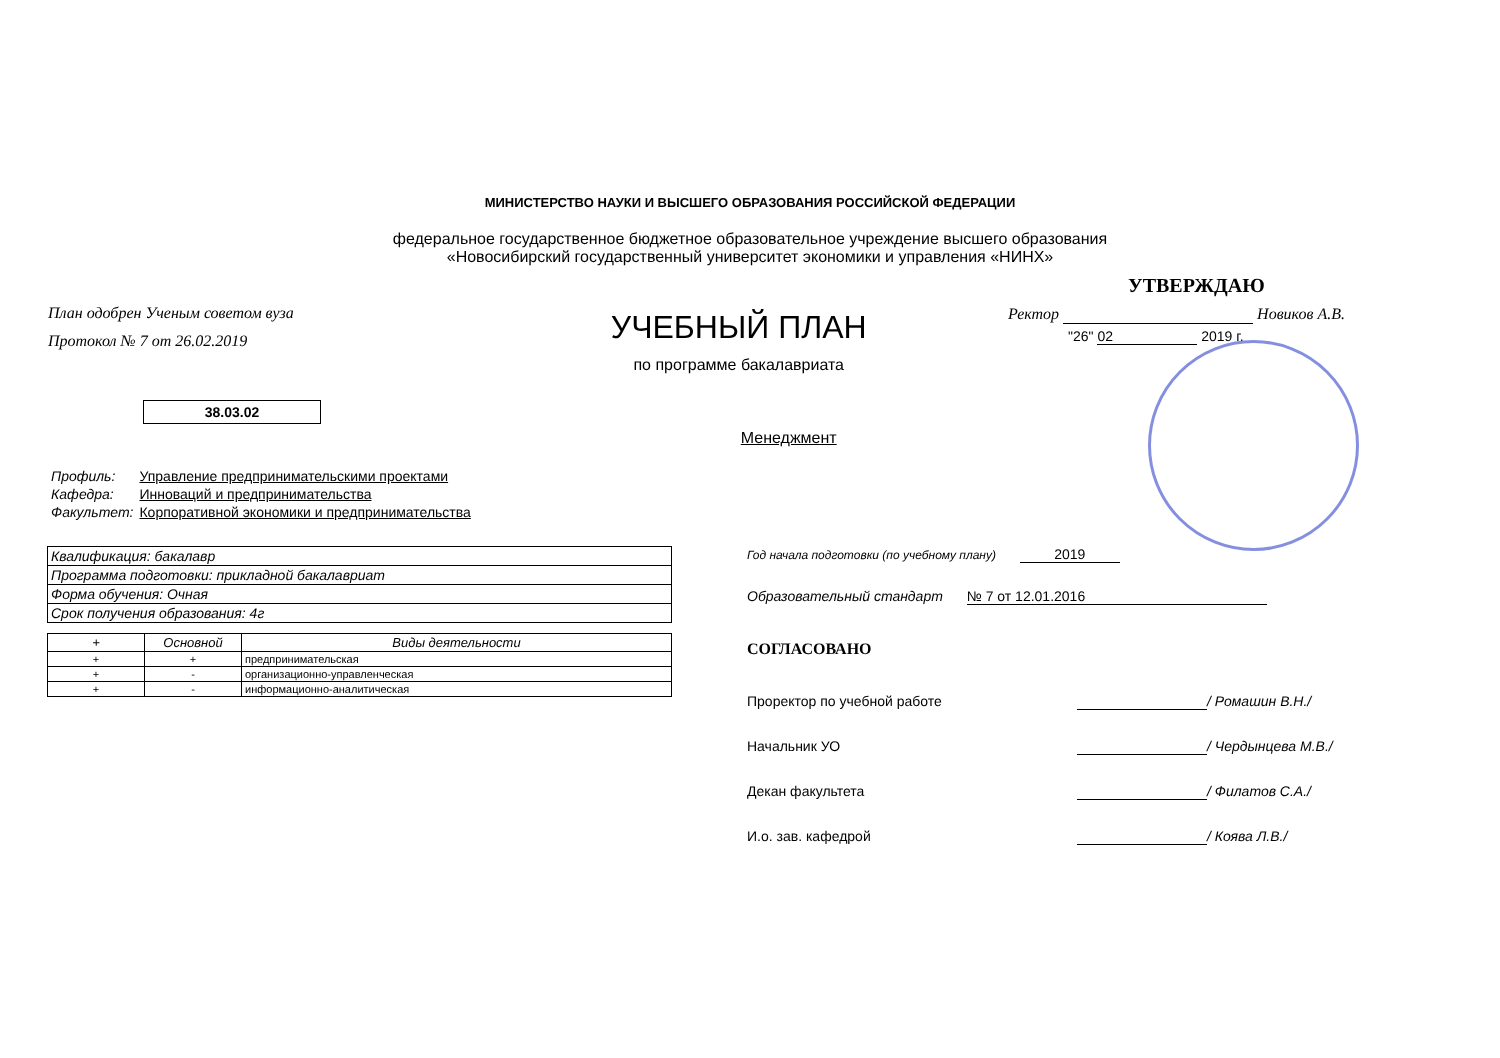МИНИСТЕРСТВО НАУКИ И ВЫСШЕГО ОБРАЗОВАНИЯ РОССИЙСКОЙ ФЕДЕРАЦИИ
федеральное государственное бюджетное образовательное учреждение высшего образования
«Новосибирский государственный университет экономики и управления «НИНХ»
План одобрен Ученым советом вуза
Протокол № 7 от 26.02.2019
38.03.02
УЧЕБНЫЙ ПЛАН
по программе бакалавриата
Менеджмент
УТВЕРЖДАЮ
Ректор Новиков А.В.
"26" 02 2019 г.
| Профиль: | Управление предпринимательскими проектами |
| Кафедра: | Инноваций и предпринимательства |
| Факультет: | Корпоративной экономики и предпринимательства |
| Квалификация: бакалавр |
| Программа подготовки: прикладной бакалавриат |
| Форма обучения: Очная |
| Срок получения образования: 4г |
| + | Основной | Виды деятельности |
| --- | --- | --- |
| + | + | предпринимательская |
| + | - | организационно-управленческая |
| + | - | информационно-аналитическая |
Год начала подготовки (по учебному плану) 2019
Образовательный стандарт № 7 от 12.01.2016
СОГЛАСОВАНО
Проректор по учебной работе / Ромашин В.Н./
Начальник УО / Чердынцева М.В./
Декан факультета / Филатов С.А./
И.о. зав. кафедрой / Коява Л.В./